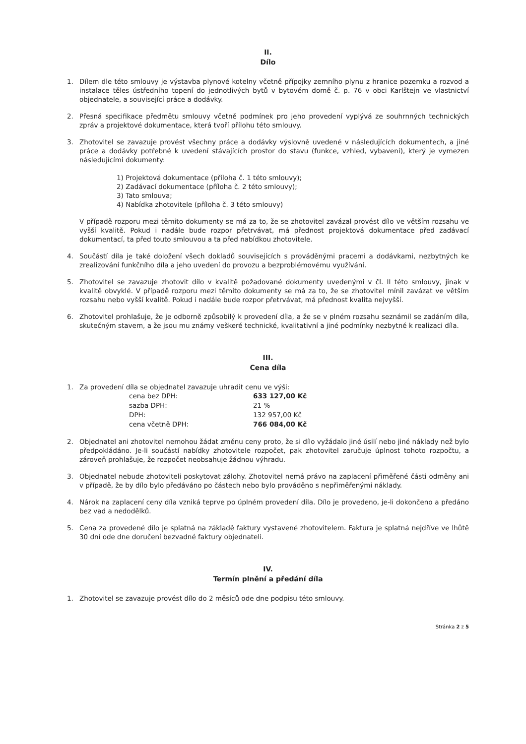II.
Dílo
1. Dílem dle této smlouvy je výstavba plynové kotelny včetně přípojky zemního plynu z hranice pozemku a rozvod a instalace těles ústředního topení do jednotlivých bytů v bytovém domě č. p. 76 v obci Karlštejn ve vlastnictví objednatele, a související práce a dodávky.
2. Přesná specifikace předmětu smlouvy včetně podmínek pro jeho provedení vyplývá ze souhrnných technických zpráv a projektové dokumentace, která tvoří přílohu této smlouvy.
3. Zhotovitel se zavazuje provést všechny práce a dodávky výslovně uvedené v následujících dokumentech, a jiné práce a dodávky potřebné k uvedení stávajících prostor do stavu (funkce, vzhled, vybavení), který je vymezen následujícími dokumenty:
1) Projektová dokumentace (příloha č. 1 této smlouvy);
2) Zadávací dokumentace (příloha č. 2 této smlouvy);
3) Tato smlouva;
4) Nabídka zhotovitele (příloha č. 3 této smlouvy)
V případě rozporu mezi těmito dokumenty se má za to, že se zhotovitel zavázal provést dílo ve větším rozsahu ve vyšší kvalitě. Pokud i nadále bude rozpor přetrvávat, má přednost projektová dokumentace před zadávací dokumentací, ta před touto smlouvou a ta před nabídkou zhotovitele.
4. Součástí díla je také doložení všech dokladů souvisejících s prováděnými pracemi a dodávkami, nezbytných ke zrealizování funkčního díla a jeho uvedení do provozu a bezproblémovému využívání.
5. Zhotovitel se zavazuje zhotovit dílo v kvalitě požadované dokumenty uvedenými v čl. II této smlouvy, jinak v kvalitě obvyklé. V případě rozporu mezi těmito dokumenty se má za to, že se zhotovitel mínil zavázat ve větším rozsahu nebo vyšší kvalitě. Pokud i nadále bude rozpor přetrvávat, má přednost kvalita nejvyšší.
6. Zhotovitel prohlašuje, že je odborně způsobilý k provedení díla, a že se v plném rozsahu seznámil se zadáním díla, skutečným stavem, a že jsou mu známy veškeré technické, kvalitativní a jiné podmínky nezbytné k realizaci díla.
III.
Cena díla
1. Za provedení díla se objednatel zavazuje uhradit cenu ve výši:
| cena bez DPH: | 633 127,00 Kč |
| sazba DPH: | 21 % |
| DPH: | 132 957,00 Kč |
| cena včetně DPH: | 766 084,00 Kč |
2. Objednatel ani zhotovitel nemohou žádat změnu ceny proto, že si dílo vyžádalo jiné úsilí nebo jiné náklady než bylo předpokládáno. Je-li součástí nabídky zhotovitele rozpočet, pak zhotovitel zaručuje úplnost tohoto rozpočtu, a zároveň prohlašuje, že rozpočet neobsahuje žádnou výhradu.
3. Objednatel nebude zhotoviteli poskytovat zálohy. Zhotovitel nemá právo na zaplacení přiměřené části odměny ani v případě, že by dílo bylo předáváno po částech nebo bylo prováděno s nepřiměřenými náklady.
4. Nárok na zaplacení ceny díla vzniká teprve po úplném provedení díla. Dílo je provedeno, je-li dokončeno a předáno bez vad a nedodělků.
5. Cena za provedené dílo je splatná na základě faktury vystavené zhotovitelem. Faktura je splatná nejdříve ve lhůtě 30 dní ode dne doručení bezvadné faktury objednateli.
IV.
Termín plnění a předání díla
1. Zhotovitel se zavazuje provést dílo do 2 měsíců ode dne podpisu této smlouvy.
Stránka 2 z 5